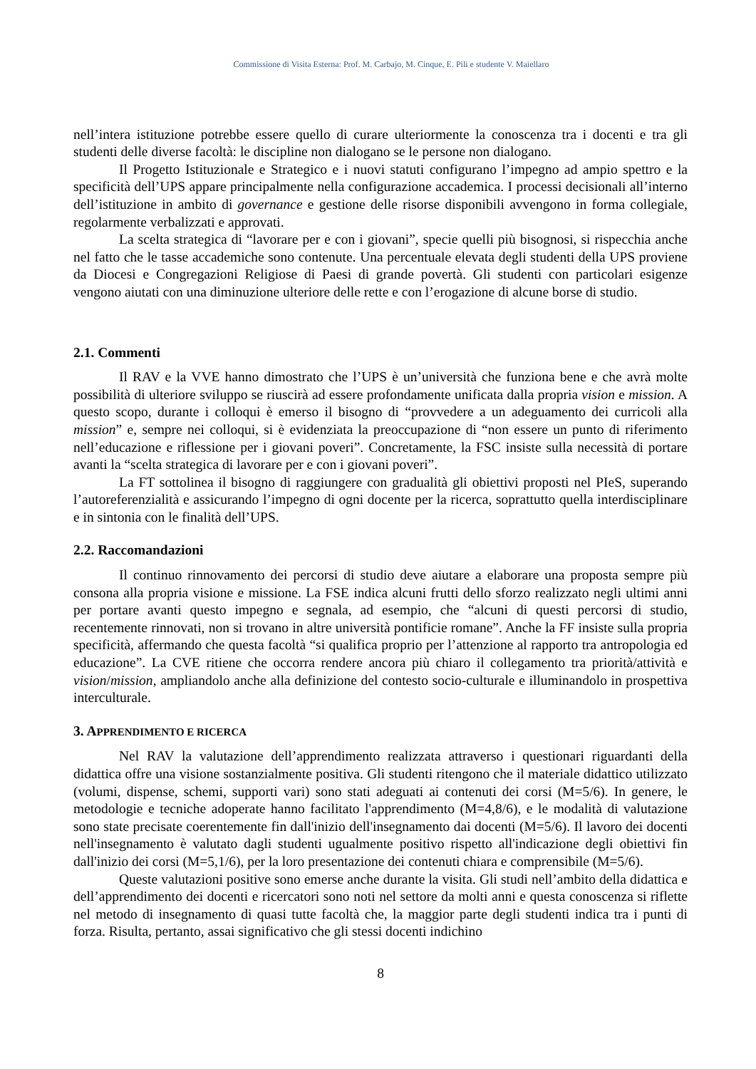Commissione di Visita Esterna: Prof. M. Carbajo, M. Cinque, E. Pili e studente V. Maiellaro
nell’intera istituzione potrebbe essere quello di curare ulteriormente la conoscenza tra i docenti e tra gli studenti delle diverse facoltà: le discipline non dialogano se le persone non dialogano.
Il Progetto Istituzionale e Strategico e i nuovi statuti configurano l’impegno ad ampio spettro e la specificità dell’UPS appare principalmente nella configurazione accademica. I processi decisionali all’interno dell’istituzione in ambito di governance e gestione delle risorse disponibili avvengono in forma collegiale, regolarmente verbalizzati e approvati.
La scelta strategica di “lavorare per e con i giovani”, specie quelli più bisognosi, si rispecchia anche nel fatto che le tasse accademiche sono contenute. Una percentuale elevata degli studenti della UPS proviene da Diocesi e Congregazioni Religiose di Paesi di grande povertà. Gli studenti con particolari esigenze vengono aiutati con una diminuzione ulteriore delle rette e con l’erogazione di alcune borse di studio.
2.1. Commenti
Il RAV e la VVE hanno dimostrato che l’UPS è un’università che funziona bene e che avrà molte possibilità di ulteriore sviluppo se riuscirà ad essere profondamente unificata dalla propria vision e mission. A questo scopo, durante i colloqui è emerso il bisogno di “provvedere a un adeguamento dei curricoli alla mission” e, sempre nei colloqui, si è evidenziata la preoccupazione di “non essere un punto di riferimento nell’educazione e riflessione per i giovani poveri”. Concretamente, la FSC insiste sulla necessità di portare avanti la “scelta strategica di lavorare per e con i giovani poveri”.
La FT sottolinea il bisogno di raggiungere con gradualità gli obiettivi proposti nel PIeS, superando l’autoreferenzialità e assicurando l’impegno di ogni docente per la ricerca, soprattutto quella interdisciplinare e in sintonia con le finalità dell’UPS.
2.2. Raccomandazioni
Il continuo rinnovamento dei percorsi di studio deve aiutare a elaborare una proposta sempre più consona alla propria visione e missione. La FSE indica alcuni frutti dello sforzo realizzato negli ultimi anni per portare avanti questo impegno e segnala, ad esempio, che “alcuni di questi percorsi di studio, recentemente rinnovati, non si trovano in altre università pontificie romane”. Anche la FF insiste sulla propria specificità, affermando che questa facoltà “si qualifica proprio per l’attenzione al rapporto tra antropologia ed educazione”. La CVE ritiene che occorra rendere ancora più chiaro il collegamento tra priorità/attività e vision/mission, ampliandolo anche alla definizione del contesto socio-culturale e illuminandolo in prospettiva interculturale.
3. APPRENDIMENTO E RICERCA
Nel RAV la valutazione dell’apprendimento realizzata attraverso i questionari riguardanti della didattica offre una visione sostanzialmente positiva. Gli studenti ritengono che il materiale didattico utilizzato (volumi, dispense, schemi, supporti vari) sono stati adeguati ai contenuti dei corsi (M=5/6). In genere, le metodologie e tecniche adoperate hanno facilitato l'apprendimento (M=4,8/6), e le modalità di valutazione sono state precisate coerentemente fin dall'inizio dell'insegnamento dai docenti (M=5/6). Il lavoro dei docenti nell'insegnamento è valutato dagli studenti ugualmente positivo rispetto all'indicazione degli obiettivi fin dall'inizio dei corsi (M=5,1/6), per la loro presentazione dei contenuti chiara e comprensibile (M=5/6).
Queste valutazioni positive sono emerse anche durante la visita. Gli studi nell’ambito della didattica e dell’apprendimento dei docenti e ricercatori sono noti nel settore da molti anni e questa conoscenza si riflette nel metodo di insegnamento di quasi tutte facoltà che, la maggior parte degli studenti indica tra i punti di forza. Risulta, pertanto, assai significativo che gli stessi docenti indichino
8